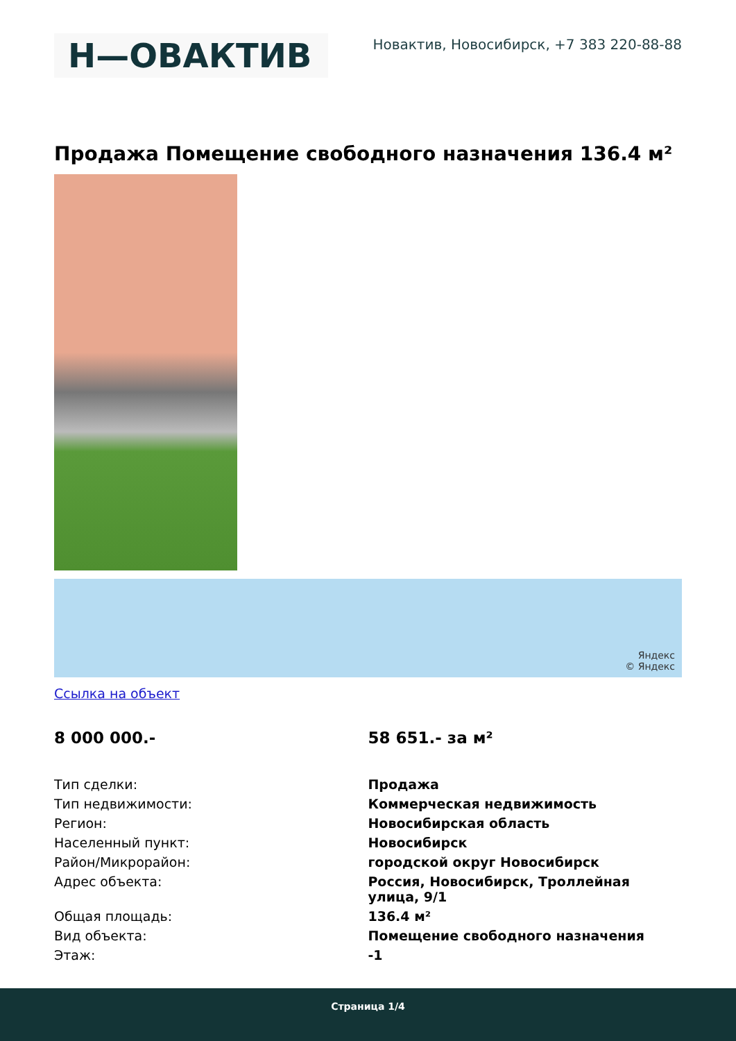Н—ОВАКТИВ
Новактив, Новосибирск, +7 383 220-88-88
Продажа Помещение свободного назначения 136.4 м²
Яндекс
© Яндекс
Ссылка на объект
8 000 000.- 58 651.- за м²
| Тип сделки: | Продажа |
| Тип недвижимости: | Коммерческая недвижимость |
| Регион: | Новосибирская область |
| Населенный пункт: | Новосибирск |
| Район/Микрорайон: | городской округ Новосибирск |
| Адрес объекта: | Россия, Новосибирск, Троллейная улица, 9/1 |
| Общая площадь: | 136.4 м² |
| Вид объекта: | Помещение свободного назначения |
| Этаж: | -1 |
Страница 1/4